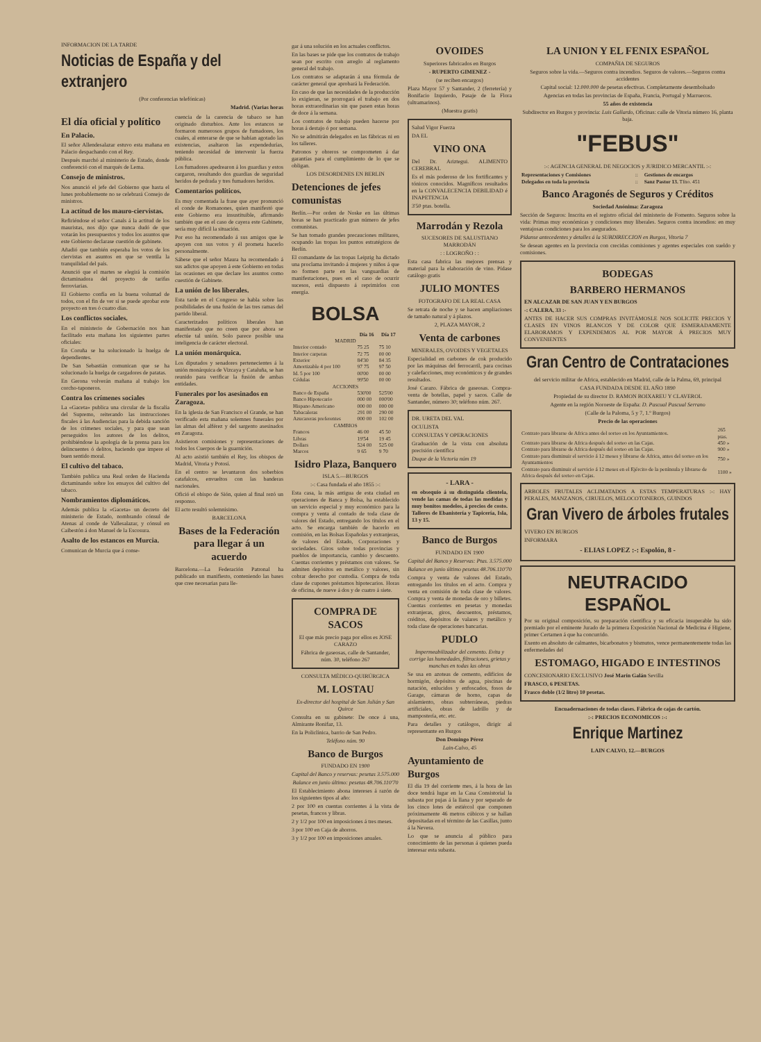INFORMACION DE LA TARDE
Noticias de España y del extranjero
(Por conferencias telefónicas)
Madrid. (Varias horas
El día oficial y político
En Palacio.
El señor Allendesalazar estuvo esta mañana en Palacio despachando con el Rey.
Después marchó al ministerio de Estado, donde conferenció con el marqués de Lema.
Consejo de ministros.
Nos anunció el jefe del Gobierno que hasta el lunes probablemente no se celebrará Consejo de ministros.
La actitud de los mauro-ciervistas.
Refiriéndose el señor Canals á la actitud de los mauristas, nos dijo que nunca dudó de que votarán los presupuestos y todos los asuntos que este Gobierno declarase cuestión de gabinete.
Añadió que también esperaba los votos de los ciervistas en asuntos en que se ventila la tranquilidad del país.
Anunció que el martes se elegirá la comisión dictaminadora del proyecto de tarifas ferroviarias.
El Gobierno confía en la buena voluntad de todos, con el fin de ver si se puede aprobar este proyecto en tres ó cuatro días.
Los conflictos sociales.
En el ministerio de Gobernación nos han facilitado esta mañana los siguientes partes oficiales:
En Coruña se ha solucionado la huelga de dependientes.
De San Sebastián comunican que se ha solucionado la huelga de cargadores de patatas.
En Gerona volverán mañana al trabajo los corcho-taponeros.
Contra los crímenes sociales
La «Gaceta» publica una circular de la fiscalía del Supremo, reiterando las instrucciones fiscales á las Audiencias para la debida sanción de los crímenes sociales, y para que sean perseguidos los autores de los delitos, prohibiéndose la apología de la prensa para los delincuentes ó delitos, haciendo que impere el buen sentido moral.
El cultivo del tabaco.
También publica una Real orden de Hacienda dictaminando sobre los ensayos del cultivo del tabaco.
Nombramientos diplomáticos.
Además publica la «Gaceta» un decreto del ministerio de Estado, nombrando cónsul de Atenas al conde de Vallesalazar, y cónsul en Caibestón á don Manuel de la Escosura.
Asalto de los estancos en Murcia.
Comunican de Murcia que á conse-
cuencia de la carencia de tabaco se han originado disturbios. Ante los estancos se formaron numerosos grupos de fumadores, los cuales, al enterarse de que se habían agotado las existencias, asaltaron las expendedurías, teniendo necesidad de intervenir la fuerza pública.
Los fumadores apedrearon á los guardias y estos cargaron, resultando dos guardias de seguridad heridos de pedrada y tres fumadores heridos.
Comentarios políticos.
Es muy comentada la frase que ayer pronunció el conde de Romanones, quien manifestó que este Gobierno era insustituible, afirmando también que en el caso de cayera este Gabinete, sería muy difícil la situación.
Por eso ha recomendado á sus amigos que le apoyen con sus votos y él prometa hacerlo personalmente.
Sábese que el señor Maura ha recomendado á sus adictos que apoyen á este Gobierno en todas las ocasiones en que declare los asuntos como cuestión de Gabinete.
La unión de los liberales.
Esta tarde en el Congreso se habla sobre las posibilidades de una fusión de las tres ramas del partido liberal.
Caracterizados políticos liberales han manifestado que no creen que por ahora se efectúe tal unión. Solo parece posible una inteligencia de carácter electoral.
La unión monárquica.
Los diputados y senadores pertenecientes á la unión monárquica de Vizcaya y Cataluña, se han reunido para verificar la fusión de ambas entidades.
Funerales por los asesinados en Zaragoza.
En la iglesia de San Francisco el Grande, se han verificado esta mañana solemnes funerales por las almas del alférez y del sargento asesinados en Zaragoza.
Asistieron comisiones y representaciones de todos los Cuerpos de la guarnición.
Al acto asistió también el Rey, los obispos de Madrid, Vitoria y Potosí.
En el centro se levantaron dos soberbios catafalcos, envueltos con las banderas nacionales.
Ofició el obispo de Sión, quien al final rezó un responso.
El acto resultó solemnísimo.
BARCELONA
Bases de la Federación para llegar á un acuerdo
Barcelona.—La Federación Patronal ha publicado un manifiesto, conteniendo las bases que cree necesarias para lle-
gar á una solución en los actuales conflictos.
En las bases se pide que los contratos de trabajo sean por escrito con arreglo al reglamento general del trabajo.
Los contratos se adaptarán á una fórmula de carácter general que aprobará la Federación.
En caso de que las necesidades de la producción lo exigieran, se prorrogará el trabajo en dos horas extraordinarias sin que pasen estas horas de doce á la semana.
Los contratos de trabajo pueden hacerse por horas á destajo ó por semana.
No se admitirán delegados en las fábricas ni en los talleres.
Patronos y obreros se comprometen á dar garantías para el cumplimiento de lo que se obligan.
LOS DESORDENES EN BERLIN
Detenciones de jefes comunistas
Berlín.—Por orden de Noske en las últimas horas se han practicado gran número de jefes comunistas.
Se han tomado grandes precauciones militares, ocupando las tropas los puntos estratégicos de Berlín.
El comandante de las tropas Leipzig ha dictado una proclama invitando á mujeres y niños á que no formen parte en las vanguardias de manifestaciones, pues en el caso de ocurrir sucesos, está dispuesto á reprimirlos con energía.
BOLSA
| | Día 16 | Día 17 |
| --- | --- | --- |
| MADRID | | |
| Interior contado | 75 25 | 75 10 |
| Interior carpetas | 72 75 | 00 00 |
| Exterior | 84'30 | 84 35 |
| Amortizable 4 por 100 | 97 75 | 97 50 |
| Id. 5 por 100 | 00'00 | 00 00 |
| Cédulas | 99'50 | 00 00 |
| ACCIONES | | |
| Banco de España | 530'00 | 525'00 |
| Banco Hipotecario | 000 00 | 000'00 |
| Hispano Americano | 000 00 | 000 00 |
| Tabacaleras | 291 00 | 290 00 |
| Azucareras preferentes | 000 00 | 102 00 |
| CAMBIOS | | |
| Francos | 46 00 | 45 50 |
| Libras | 19'54 | 19 45 |
| Dollars | 524 00 | 525 00 |
| Marcos | 9 65 | 9 70 |
Isidro Plaza, Banquero
ISLA 5.—BURGOS
:-: Casa fundada el año 1855 :-:
Esta casa, la más antigua de esta ciudad en operaciones de Banca y Bolsa, ha establecido un servicio especial y muy económico para la compra y venta al contado de toda clase de valores del Estado, entregando los títulos en el acto. Se encarga también de hacerlo en comisión, en las Bolsas Españolas y extranjeras, de valores del Estado, Corporaciones y sociedades. Giros sobre todas provincias y pueblos de importancia, cambio y descuento. Cuentas corrientes y préstamos con valores. Se admiten depósitos en metálico y valores, sin cobrar derecho por custodia. Compra de toda clase de cupones préstamos hipotecarios. Horas de oficina, de nueve á dos y de cuatro á siete.
COMPRA DE SACOS
El que más precio paga por ellos es JOSE CARAZO
Fábrica de gaseosas, calle de Santander, núm. 30, teléfono 267
CONSULTA MÉDICO-QUIRÚRGICA
M. LOSTAU
Ex-director del hospital de San Julián y San Quirce
Consulta en su gabinete: De once á una, Almirante Bonifaz, 13.
En la Policlínica, barrio de San Pedro.
Teléfono núm. 90
Banco de Burgos
FUNDADO EN 1900
Capital del Banco y reservas: pesetas 3.575.000
Balance en junio último: pesetas 48.706.110'70
El Establecimiento abona intereses á razón de los siguientes tipos al año:
2 por 100 en cuentas corrientes á la vista de pesetas, francos y libras.
2 y 1/2 por 100 en imposiciones á tres meses.
3 por 100 en Caja de ahorros.
3 y 1/2 por 100 en imposiciones anuales.
OVOIDES
Superiores fabricados en Burgos
- RUPERTO GIMENEZ -
(se reciben encargos)
Plaza Mayor 57 y Santander, 2 (ferretería) y Bonifacio Izquierdo, Pasaje de la Flora (ultramarinos).
(Muestra gratis)
Salud Vigor Fuerza
DA EL
VINO ONA
Del Dr. Ariztegui. ALIMENTO CEREBRAL
Es el más poderoso de los fortificantes y tónicos conocidos. Magníficos resultados en la CONVALECENCIA DEBILIDAD é INAPETENCIA
3'50 ptas. botella.
Marrodán y Rezola
SUCESORES DE SALUSTIANO MARRODÁN
: : LOGROÑO : :
Esta casa fabrica las mejores prensas y material para la elaboración de vino. Pídase catálogo gratis
JULIO MONTES
FOTOGRAFO DE LA REAL CASA
Se retrata de noche y se hacen ampliaciones de tamaño natural y á plazos.
2, PLAZA MAYOR, 2
Venta de carbones
MINERALES, OVOIDES Y VEGETALES
Especialidad en carbones de cok producido por las máquinas del ferrocarril, para cocinas y calefacciones, muy económicos y de grandes resultados.
José Carazo. Fábrica de gaseosas. Compra-venta de botellas, papel y sacos. Calle de Santander, número 30; teléfono núm. 267.
DR. URETA DEL VAL
OCULISTA
CONSULTAS Y OPERACIONES
Graduación de la vista con absoluta precisión científica
Duque de la Victoria núm 19
- LARA -
en obsequio á su distinguida clientela, vende las camas de todas las medidas y muy bonitos modelos, á precios de costo. Talleres de Ebanistería y Tapicería, Isla, 13 y 15.
Banco de Burgos
FUNDADO EN 1900
Capital del Banco y Reservas: Ptas. 3.575.000
Balance en junio último pesetas 48.706.110'70
Compra y venta de valores del Estado, entregando los títulos en el acto. Compra y venta en comisión de toda clase de valores. Compra y venta de monedas de oro y billetes. Cuentas corrientes en pesetas y monedas extranjeras, giros, descuentos, préstamos, créditos, depósitos de valares y metálico y toda clase de operaciones bancarias.
PUDLO
Impermeabilizador del cemento. Evita y corrige las humedades, filtraciones, grietas y manchas en todas las obras
Se usa en azoteas de cemento, edificios de hormigón, depósitos de agua, piscinas de natación, enlucidos y enfoscados, fosos de Garage, cámaras de horno, capas de aislamiento, obras subterráneas, piedras artificiales, obras de ladrillo y de mampostería, etc. etc.
Para detalles y catálogos, dirigir al representante en Burgos
Don Domingo Pérez
Lain-Calvo, 45
Ayuntamiento de Burgos
El día 19 del corriente mes, á la hora de las doce tendrá lugar en la Casa Consistorial la subasta por pujas á la llana y por separado de los cinco lotes de estiércol que componen próximamente 46 metros cúbicos y se hallan depositadas en el término de las Casillas, junto á la Nevera.
Lo que se anuncia al público para conocimiento de las personas á quienes pueda interesar esta subasta.
LA UNION Y EL FENIX ESPAÑOL
COMPAÑIA DE SEGUROS
Seguros sobre la vida.—Seguros contra incendios. Seguros de valores.—Seguros contra accidentes
Capital social: 12.000.000 de pesetas efectivas. Completamente desembolsado
Agencias en todas las provincias de España, Francia, Portugal y Marruecos.
55 años de existencia
Subdirector en Burgos y provincia: Luis Gallardo, Oficinas: calle de Vitoria número 16, planta baja.
"FEBUS"
:-: AGENCIA GENERAL DE NEGOCIOS y JURIDICO MERCANTIL :-:
| Representaciones y Comisiones | :: | Gestiones de encargos |
| Delegados en toda la provincia | :: | Sanz Pastor 13. Tfno. 451 |
Banco Aragonés de Seguros y Créditos
Sociedad Anónima: Zaragoza
Sección de Seguros: Inscrita en el registro oficial del ministerio de Fomento. Seguros sobre la vida: Primas muy económicas y condiciones muy liberales. Seguros contra incendios: en muy ventajosas condiciones para los asegurados.
Pídanse antecedentes y detalles á la SUBDIRECCION en Burgos, Vitoria 7
Se desean agentes en la provincia con crecidas comisiones y agentes especiales con sueldo y comisiones.
BODEGAS
BARBERO HERMANOS
EN ALCAZAR DE SAN JUAN Y EN BURGOS
-: CALERA, 33 :-
ANTES DE HACER SUS COMPRAS INVITÁMOSLE NOS SOLICITE PRECIOS Y CLASES EN VINOS BLANCOS Y DE COLOR QUE ESMERADAMENTE ELABORAMOS Y EXPENDEMOS AL POR MAYOR Á PRECIOS MUY CONVENIENTES
Gran Centro de Contrataciones
del servicio militar de Africa, establecido en Madrid, calle de la Palma, 69, principal
CASA FUNDADA DESDE EL AÑO 1890
Propiedad de su director D. RAMON BOIXAREU Y CLAVEROL
Agente en la región Noroeste de España: D. Pascual Pascual Serrano
(Calle de la Paloma, 5 y 7, 1.º Burgos)
Precio de las operaciones
| Contrato para librarse de Africa antes del sorteo en los Ayuntamientos. | 265 ptas. |
| Contrato para librarse de Africa después del sorteo en las Cajas. | 450 » |
| Contrato para librarse de Africa después del sorteo en las Cajas. | 900 » |
| Contrato para disminuir el servicio á 12 meses y librarse de Africa, antes del sorteo en los Ayuntamientos | 750 » |
| Contrato para disminuir el servicio á 12 meses en el Ejército de la península y librarse de Africa después del sorteo en Cajas. | 1100 » |
ARBOLES FRUTALES ACLIMATADOS A ESTAS TEMPERATURAS :-: HAY PERALES, MANZANOS, CIRUELOS, MELOCOTONEROS, GUINDOS
Gran Vivero de árboles frutales
VIVERO EN BURGOS
INFORMARA
- ELIAS LOPEZ :-: Espolón, 8 -
NEUTRACIDO ESPAÑOL
Por su original composición, su preparación científica y su eficacia insuperable ha sido premiado por el eminente Jurado de la primera Exposición Nacional de Medicina é Higiene, primer Certamen á que ha concurrido.
Exento en absoluto de calmantes, bicarbonatos y bismutos, vence permanentemente todas las enfermedades del
ESTOMAGO, HIGADO E INTESTINOS
CONCESIONARIO EXCLUSIVO José Marín Galán Sevilla
FRASCO, 6 PESETAS.
Frasco doble (1/2 litro) 10 pesetas.
Encuadernaciones de todas clases. Fábrica de cajas de cartón.
:-: PRECIOS ECONOMICOS :-:
Enrique Martinez
LAIN CALVO, 12.—BURGOS